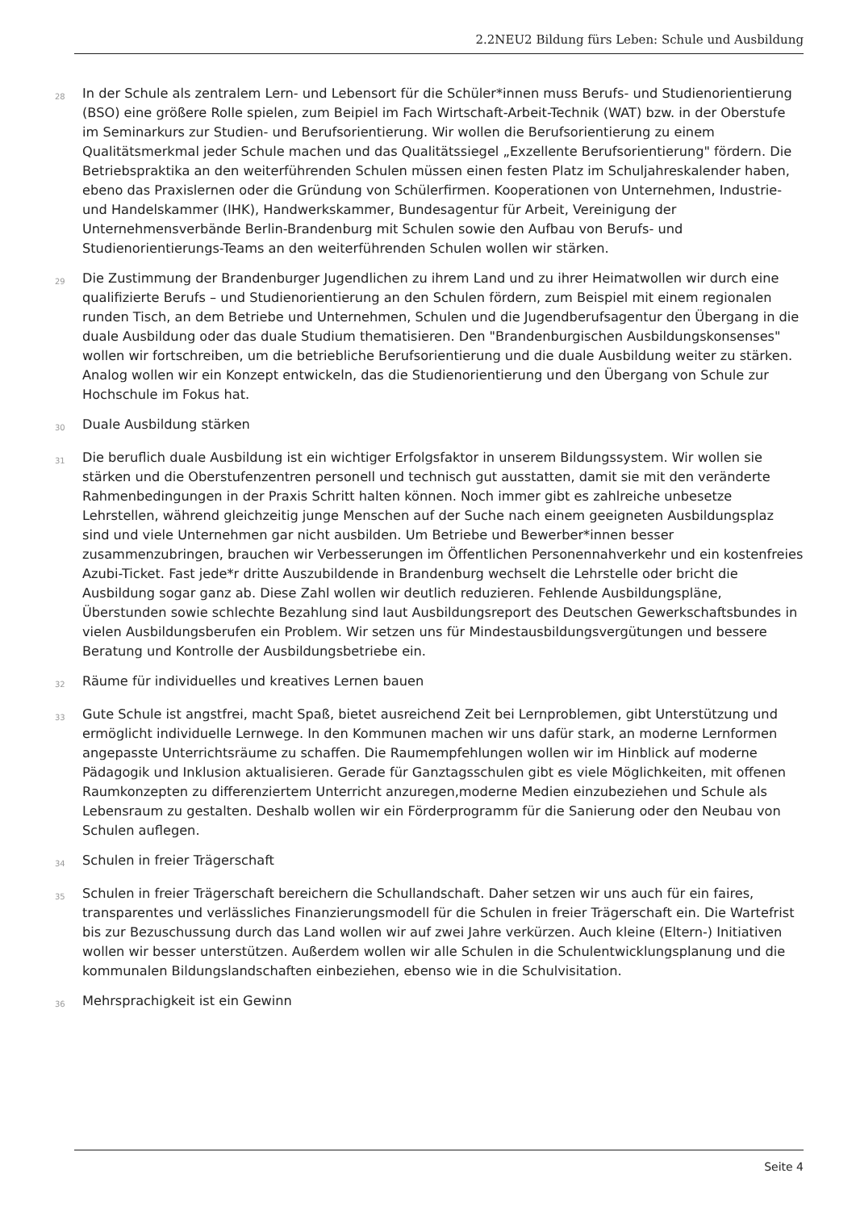2.2NEU2 Bildung fürs Leben: Schule und Ausbildung
28 In der Schule als zentralem Lern- und Lebensort für die Schüler*innen muss Berufs- und Studienorientierung (BSO) eine größere Rolle spielen, zum Beipiel im Fach Wirtschaft-Arbeit-Technik (WAT) bzw. in der Oberstufe im Seminarkurs zur Studien- und Berufsorientierung. Wir wollen die Berufsorientierung zu einem Qualitätsmerkmal jeder Schule machen und das Qualitätssiegel „Exzellente Berufsorientierung" fördern. Die Betriebspraktika an den weiterführenden Schulen müssen einen festen Platz im Schuljahreskalender haben, ebeno das Praxislernen oder die Gründung von Schülerfirmen. Kooperationen von Unternehmen, Industrie- und Handelskammer (IHK), Handwerkskammer, Bundesagentur für Arbeit, Vereinigung der Unternehmensverbände Berlin-Brandenburg mit Schulen sowie den Aufbau von Berufs- und Studienorientierungs-Teams an den weiterführenden Schulen wollen wir stärken.
29 Die Zustimmung der Brandenburger Jugendlichen zu ihrem Land und zu ihrer Heimatwollen wir durch eine qualifizierte Berufs – und Studienorientierung an den Schulen fördern, zum Beispiel mit einem regionalen runden Tisch, an dem Betriebe und Unternehmen, Schulen und die Jugendberufsagentur den Übergang in die duale Ausbildung oder das duale Studium thematisieren. Den "Brandenburgischen Ausbildungskonsenses" wollen wir fortschreiben, um die betriebliche Berufsorientierung und die duale Ausbildung weiter zu stärken. Analog wollen wir ein Konzept entwickeln, das die Studienorientierung und den Übergang von Schule zur Hochschule im Fokus hat.
30 Duale Ausbildung stärken
31 Die beruflich duale Ausbildung ist ein wichtiger Erfolgsfaktor in unserem Bildungssystem. Wir wollen sie stärken und die Oberstufenzentren personell und technisch gut ausstatten, damit sie mit den veränderte Rahmenbedingungen in der Praxis Schritt halten können. Noch immer gibt es zahlreiche unbesetze Lehrstellen, während gleichzeitig junge Menschen auf der Suche nach einem geeigneten Ausbildungsplaz sind und viele Unternehmen gar nicht ausbilden. Um Betriebe und Bewerber*innen besser zusammenzubringen, brauchen wir Verbesserungen im Öffentlichen Personennahverkehr und ein kostenfreies Azubi-Ticket. Fast jede*r dritte Auszubildende in Brandenburg wechselt die Lehrstelle oder bricht die Ausbildung sogar ganz ab. Diese Zahl wollen wir deutlich reduzieren. Fehlende Ausbildungspläne, Überstunden sowie schlechte Bezahlung sind laut Ausbildungsreport des Deutschen Gewerkschaftsbundes in vielen Ausbildungsberufen ein Problem. Wir setzen uns für Mindestausbildungsvergütungen und bessere Beratung und Kontrolle der Ausbildungsbetriebe ein.
32 Räume für individuelles und kreatives Lernen bauen
33 Gute Schule ist angstfrei, macht Spaß, bietet ausreichend Zeit bei Lernproblemen, gibt Unterstützung und ermöglicht individuelle Lernwege. In den Kommunen machen wir uns dafür stark, an moderne Lernformen angepasste Unterrichtsräume zu schaffen. Die Raumempfehlungen wollen wir im Hinblick auf moderne Pädagogik und Inklusion aktualisieren. Gerade für Ganztagsschulen gibt es viele Möglichkeiten, mit offenen Raumkonzepten zu differenziertem Unterricht anzuregen,moderne Medien einzubeziehen und Schule als Lebensraum zu gestalten. Deshalb wollen wir ein Förderprogramm für die Sanierung oder den Neubau von Schulen auflegen.
34 Schulen in freier Trägerschaft
35 Schulen in freier Trägerschaft bereichern die Schullandschaft. Daher setzen wir uns auch für ein faires, transparentes und verlässliches Finanzierungsmodell für die Schulen in freier Trägerschaft ein. Die Wartefrist bis zur Bezuschussung durch das Land wollen wir auf zwei Jahre verkürzen. Auch kleine (Eltern-) Initiativen wollen wir besser unterstützen. Außerdem wollen wir alle Schulen in die Schulentwicklungsplanung und die kommunalen Bildungslandschaften einbeziehen, ebenso wie in die Schulvisitation.
36 Mehrsprachigkeit ist ein Gewinn
Seite 4